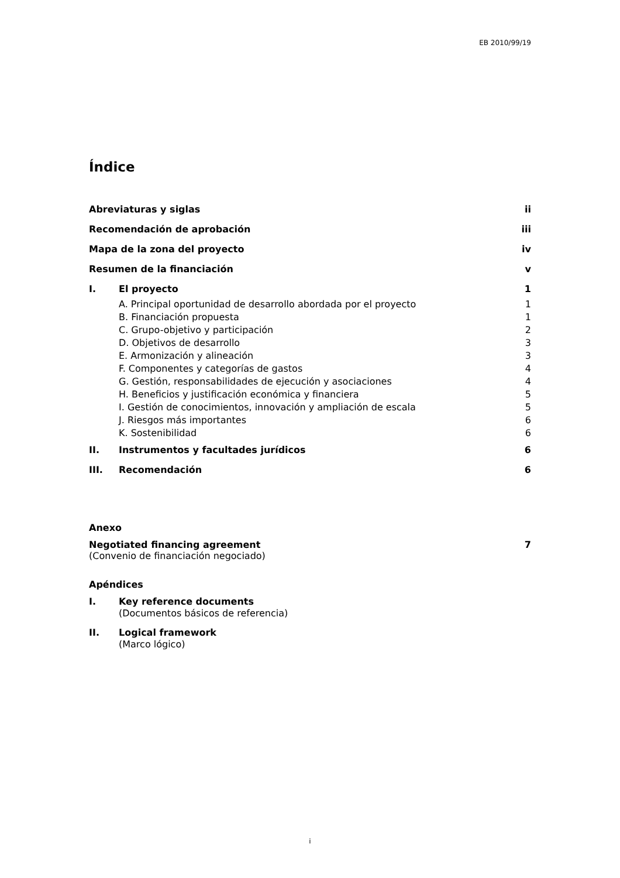EB 2010/99/19
Índice
Abreviaturas y siglas ii
Recomendación de aprobación iii
Mapa de la zona del proyecto iv
Resumen de la financiación v
I. El proyecto 1
A. Principal oportunidad de desarrollo abordada por el proyecto 1
B. Financiación propuesta 1
C. Grupo-objetivo y participación 2
D. Objetivos de desarrollo 3
E. Armonización y alineación 3
F. Componentes y categorías de gastos 4
G. Gestión, responsabilidades de ejecución y asociaciones 4
H. Beneficios y justificación económica y financiera 5
I. Gestión de conocimientos, innovación y ampliación de escala 5
J. Riesgos más importantes 6
K. Sostenibilidad 6
II. Instrumentos y facultades jurídicos 6
III. Recomendación 6
Anexo
Negotiated financing agreement 7
(Convenio de financiación negociado)
Apéndices
I. Key reference documents
(Documentos básicos de referencia)
II. Logical framework
(Marco lógico)
i